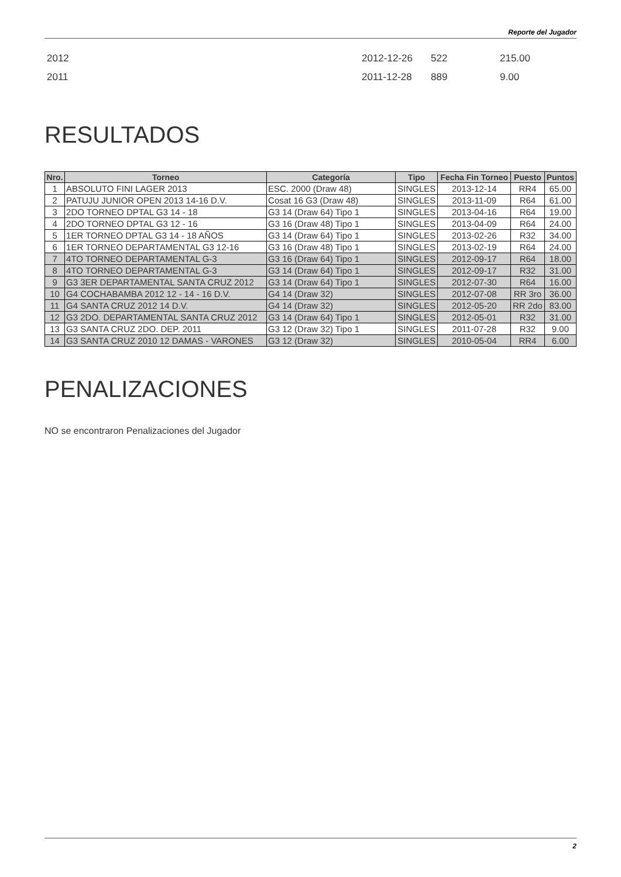Reporte del Jugador
| 2012 | 2012-12-26 | 522 | 215.00 |
| 2011 | 2011-12-28 | 889 | 9.00 |
RESULTADOS
| Nro. | Torneo | Categoría | Tipo | Fecha Fin Torneo | Puesto | Puntos |
| --- | --- | --- | --- | --- | --- | --- |
| 1 | ABSOLUTO FINI LAGER 2013 | ESC. 2000 (Draw 48) | SINGLES | 2013-12-14 | RR4 | 65.00 |
| 2 | PATUJU JUNIOR OPEN 2013 14-16 D.V. | Cosat 16 G3 (Draw 48) | SINGLES | 2013-11-09 | R64 | 61.00 |
| 3 | 2DO TORNEO DPTAL G3 14 - 18 | G3 14 (Draw 64) Tipo 1 | SINGLES | 2013-04-16 | R64 | 19.00 |
| 4 | 2DO TORNEO DPTAL G3 12 - 16 | G3 16 (Draw 48) Tipo 1 | SINGLES | 2013-04-09 | R64 | 24.00 |
| 5 | 1ER TORNEO DPTAL G3 14 - 18 AÑOS | G3 14 (Draw 64) Tipo 1 | SINGLES | 2013-02-26 | R32 | 34.00 |
| 6 | 1ER TORNEO DEPARTAMENTAL G3 12-16 | G3 16 (Draw 48) Tipo 1 | SINGLES | 2013-02-19 | R64 | 24.00 |
| 7 | 4TO TORNEO DEPARTAMENTAL G-3 | G3 16 (Draw 64) Tipo 1 | SINGLES | 2012-09-17 | R64 | 18.00 |
| 8 | 4TO TORNEO DEPARTAMENTAL G-3 | G3 14 (Draw 64) Tipo 1 | SINGLES | 2012-09-17 | R32 | 31.00 |
| 9 | G3 3ER DEPARTAMENTAL SANTA CRUZ 2012 | G3 14 (Draw 64) Tipo 1 | SINGLES | 2012-07-30 | R64 | 16.00 |
| 10 | G4 COCHABAMBA 2012 12 - 14 - 16 D.V. | G4 14 (Draw 32) | SINGLES | 2012-07-08 | RR 3ro | 36.00 |
| 11 | G4 SANTA CRUZ 2012 14 D.V. | G4 14 (Draw 32) | SINGLES | 2012-05-20 | RR 2do | 83.00 |
| 12 | G3 2DO. DEPARTAMENTAL SANTA CRUZ 2012 | G3 14 (Draw 64) Tipo 1 | SINGLES | 2012-05-01 | R32 | 31.00 |
| 13 | G3 SANTA CRUZ 2DO. DEP. 2011 | G3 12 (Draw 32) Tipo 1 | SINGLES | 2011-07-28 | R32 | 9.00 |
| 14 | G3 SANTA CRUZ 2010 12 DAMAS - VARONES | G3 12 (Draw 32) | SINGLES | 2010-05-04 | RR4 | 6.00 |
PENALIZACIONES
NO se encontraron Penalizaciones del Jugador
2